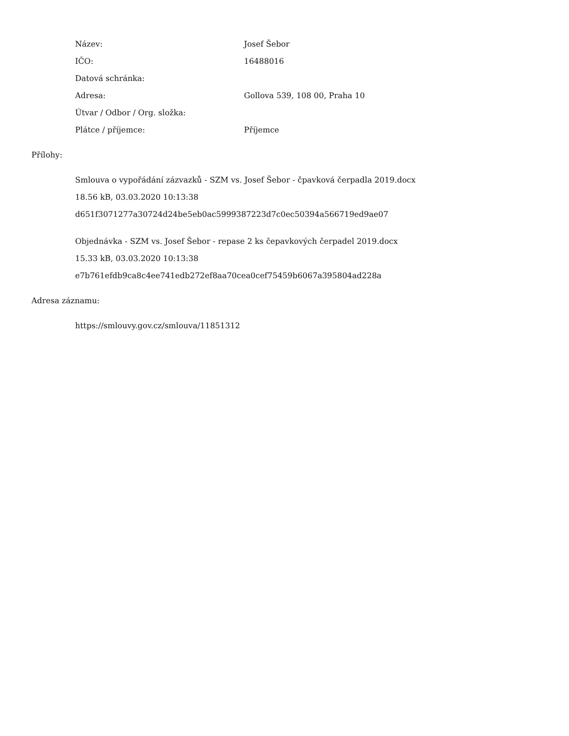| Název: | Josef Šebor |
| IČO: | 16488016 |
| Datová schránka: | |
| Adresa: | Gollova 539, 108 00, Praha 10 |
| Útvar / Odbor / Org. složka: | |
| Plátce / příjemce: | Příjemce |
Přílohy:
Smlouva o vypořádání zázvazků - SZM vs. Josef Šebor - čpavková čerpadla 2019.docx
18.56 kB, 03.03.2020 10:13:38
d651f3071277a30724d24be5eb0ac5999387223d7c0ec50394a566719ed9ae07
Objednávka - SZM vs. Josef Šebor - repase 2 ks čepavkových čerpadel 2019.docx
15.33 kB, 03.03.2020 10:13:38
e7b761efdb9ca8c4ee741edb272ef8aa70cea0cef75459b6067a395804ad228a
Adresa záznamu:
https://smlouvy.gov.cz/smlouva/11851312